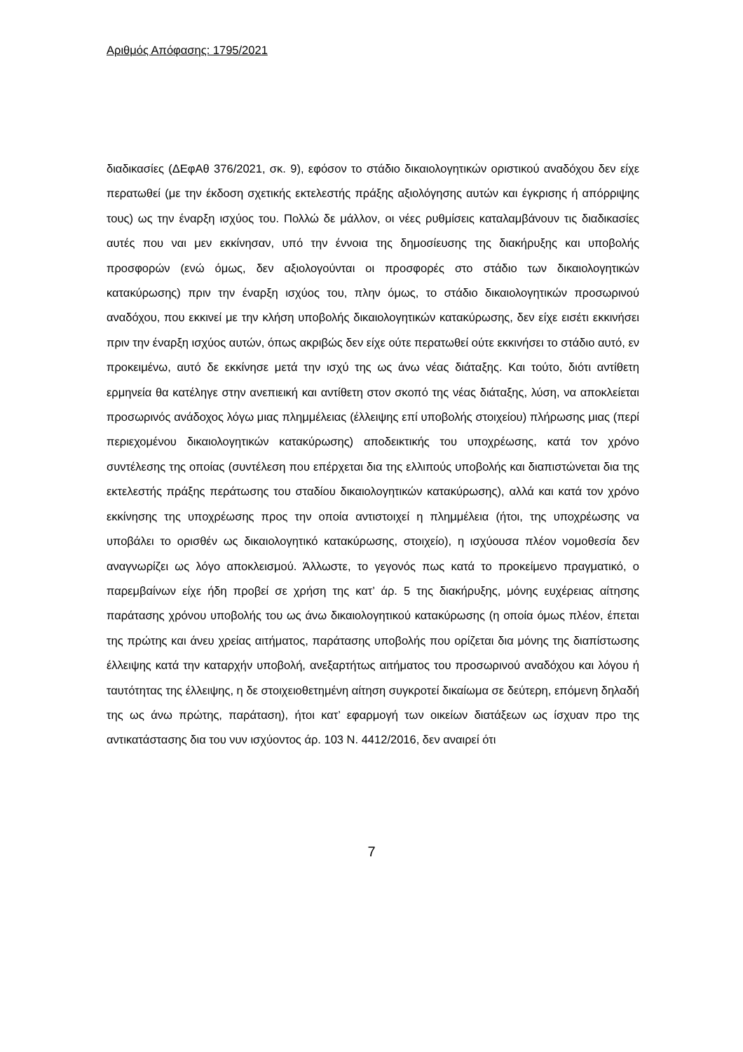Αριθμός Απόφασης: 1795/2021
διαδικασίες (ΔΕφΑθ 376/2021, σκ. 9), εφόσον το στάδιο δικαιολογητικών οριστικού αναδόχου δεν είχε περατωθεί (με την έκδοση σχετικής εκτελεστής πράξης αξιολόγησης αυτών και έγκρισης ή απόρριψης τους) ως την έναρξη ισχύος του. Πολλώ δε μάλλον, οι νέες ρυθμίσεις καταλαμβάνουν τις διαδικασίες αυτές που ναι μεν εκκίνησαν, υπό την έννοια της δημοσίευσης της διακήρυξης και υποβολής προσφορών (ενώ όμως, δεν αξιολογούνται οι προσφορές στο στάδιο των δικαιολογητικών κατακύρωσης) πριν την έναρξη ισχύος του, πλην όμως, το στάδιο δικαιολογητικών προσωρινού αναδόχου, που εκκινεί με την κλήση υποβολής δικαιολογητικών κατακύρωσης, δεν είχε εισέτι εκκινήσει πριν την έναρξη ισχύος αυτών, όπως ακριβώς δεν είχε ούτε περατωθεί ούτε εκκινήσει το στάδιο αυτό, εν προκειμένω, αυτό δε εκκίνησε μετά την ισχύ της ως άνω νέας διάταξης. Και τούτο, διότι αντίθετη ερμηνεία θα κατέληγε στην ανεπιεική και αντίθετη στον σκοπό της νέας διάταξης, λύση, να αποκλείεται προσωρινός ανάδοχος λόγω μιας πλημμέλειας (έλλειψης επί υποβολής στοιχείου) πλήρωσης μιας (περί περιεχομένου δικαιολογητικών κατακύρωσης) αποδεικτικής του υποχρέωσης, κατά τον χρόνο συντέλεσης της οποίας (συντέλεση που επέρχεται δια της ελλιπούς υποβολής και διαπιστώνεται δια της εκτελεστής πράξης περάτωσης του σταδίου δικαιολογητικών κατακύρωσης), αλλά και κατά τον χρόνο εκκίνησης της υποχρέωσης προς την οποία αντιστοιχεί η πλημμέλεια (ήτοι, της υποχρέωσης να υποβάλει το ορισθέν ως δικαιολογητικό κατακύρωσης, στοιχείο), η ισχύουσα πλέον νομοθεσία δεν αναγνωρίζει ως λόγο αποκλεισμού. Άλλωστε, το γεγονός πως κατά το προκείμενο πραγματικό, ο παρεμβαίνων είχε ήδη προβεί σε χρήση της κατ’ άρ. 5 της διακήρυξης, μόνης ευχέρειας αίτησης παράτασης χρόνου υποβολής του ως άνω δικαιολογητικού κατακύρωσης (η οποία όμως πλέον, έπεται της πρώτης και άνευ χρείας αιτήματος, παράτασης υποβολής που ορίζεται δια μόνης της διαπίστωσης έλλειψης κατά την καταρχήν υποβολή, ανεξαρτήτως αιτήματος του προσωρινού αναδόχου και λόγου ή ταυτότητας της έλλειψης, η δε στοιχειοθετημένη αίτηση συγκροτεί δικαίωμα σε δεύτερη, επόμενη δηλαδή της ως άνω πρώτης, παράταση), ήτοι κατ’ εφαρμογή των οικείων διατάξεων ως ίσχυαν προ της αντικατάστασης δια του νυν ισχύοντος άρ. 103 Ν. 4412/2016, δεν αναιρεί ότι
7